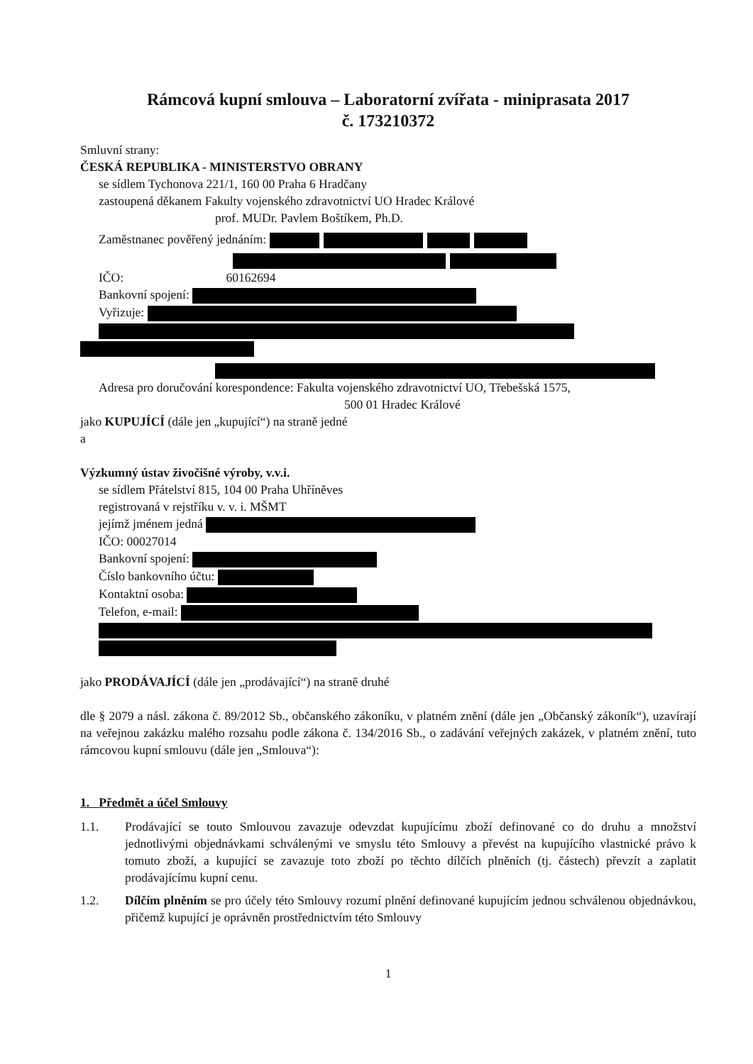Rámcová kupní smlouva – Laboratorní zvířata - miniprasata 2017
č. 173210372
Smluvní strany:
ČESKÁ REPUBLIKA - MINISTERSTVO OBRANY
se sídlem Tychonova 221/1, 160 00 Praha 6 Hradčany
zastoupená děkanem Fakulty vojenského zdravotnictví UO Hradec Králové
prof. MUDr. Pavlem Boštíkem, Ph.D.
Zaměstnanec pověřený jednáním:
IČO: 60162694
Bankovní spojení:
Vyřizuje:
Adresa pro doručování korespondence: Fakulta vojenského zdravotnictví UO, Třebešská 1575,
500 01 Hradec Králové
jako KUPUJÍCÍ (dále jen „kupující“) na straně jedné
a
Výzkumný ústav živočišné výroby, v.v.i.
se sídlem Přátelství 815, 104 00 Praha Uhříněves
registrovaná v rejstříku v. v. i. MŠMT
jejímž jménem jedná
IČO: 00027014
Bankovní spojení:
Číslo bankovního účtu:
Kontaktní osoba:
Telefon, e-mail:
jako PRODÁVAJÍCÍ (dále jen „prodávající“) na straně druhé
dle § 2079 a násl. zákona č. 89/2012 Sb., občanského zákoníku, v platném znění (dále jen „Občanský zákoník“), uzavírají na veřejnou zakázku malého rozsahu podle zákona č. 134/2016 Sb., o zadávání veřejných zakázek, v platném znění, tuto rámcovou kupní smlouvu (dále jen „Smlouva“):
1. Předmět a účel Smlouvy
1.1. Prodávající se touto Smlouvou zavazuje odevzdat kupujícímu zboží definované co do druhu a množství jednotlivými objednávkami schválenými ve smyslu této Smlouvy a převést na kupujícího vlastnické právo k tomuto zboží, a kupující se zavazuje toto zboží po těchto dílčích plněních (tj. částech) převzít a zaplatit prodávajícímu kupní cenu.
1.2. Dílčím plněním se pro účely této Smlouvy rozumí plnění definované kupujícím jednou schválenou objednávkou, přičemž kupující je oprávněn prostřednictvím této Smlouvy
1